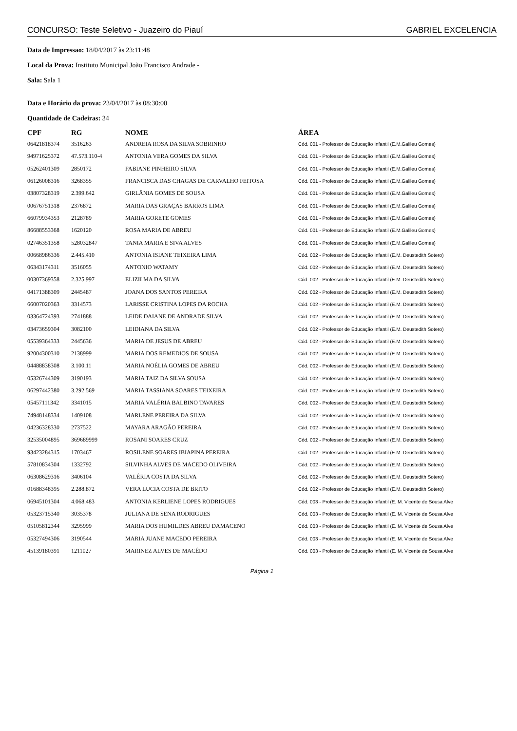CONCURSO: Teste Seletivo - Juazeiro do Piauí GABRIEL EXCELENCIA
Data de Impressao: 18/04/2017 às 23:11:48
Local da Prova: Instituto Municipal João Francisco Andrade -
Sala: Sala 1
Data e Horário da prova: 23/04/2017 às 08:30:00
Quantidade de Cadeiras: 34
| CPF | RG | NOME | ÁREA |
| --- | --- | --- | --- |
| 06421818374 | 3516263 | ANDREIA ROSA DA SILVA SOBRINHO | Cód. 001 - Professor de Educação Infantil (E.M.Galileu Gomes) |
| 94971625372 | 47.573.110-4 | ANTONIA VERA GOMES DA SILVA | Cód. 001 - Professor de Educação Infantil (E.M.Galileu Gomes) |
| 05262401309 | 2850172 | FABIANE PINHEIRO SILVA | Cód. 001 - Professor de Educação Infantil (E.M.Galileu Gomes) |
| 06126008316 | 3268355 | FRANCISCA DAS CHAGAS DE CARVALHO FEITOSA | Cód. 001 - Professor de Educação Infantil (E.M.Galileu Gomes) |
| 03807328319 | 2.399.642 | GIRLÂNIA GOMES DE SOUSA | Cód. 001 - Professor de Educação Infantil (E.M.Galileu Gomes) |
| 00676751318 | 2376872 | MARIA DAS GRAÇAS BARROS LIMA | Cód. 001 - Professor de Educação Infantil (E.M.Galileu Gomes) |
| 66079934353 | 2128789 | MARIA GORETE GOMES | Cód. 001 - Professor de Educação Infantil (E.M.Galileu Gomes) |
| 86688553368 | 1620120 | ROSA MARIA DE ABREU | Cód. 001 - Professor de Educação Infantil (E.M.Galileu Gomes) |
| 02746351358 | 528032847 | TANIA MARIA E SIVA ALVES | Cód. 001 - Professor de Educação Infantil (E.M.Galileu Gomes) |
| 00668986336 | 2.445.410 | ANTONIA ISIANE TEIXEIRA LIMA | Cód. 002 - Professor de Educação Infantil (E.M. Deustedith Sotero) |
| 06343174311 | 3516055 | ANTONIO WATAMY | Cód. 002 - Professor de Educação Infantil (E.M. Deustedith Sotero) |
| 00307369358 | 2.325.997 | ELIZILMA DA SILVA | Cód. 002 - Professor de Educação Infantil (E.M. Deustedith Sotero) |
| 04171388309 | 2445487 | JOANA DOS SANTOS PEREIRA | Cód. 002 - Professor de Educação Infantil (E.M. Deustedith Sotero) |
| 66007020363 | 3314573 | LARISSE CRISTINA LOPES DA ROCHA | Cód. 002 - Professor de Educação Infantil (E.M. Deustedith Sotero) |
| 03364724393 | 2741888 | LEIDE DAIANE DE ANDRADE SILVA | Cód. 002 - Professor de Educação Infantil (E.M. Deustedith Sotero) |
| 03473659304 | 3082100 | LEIDIANA DA SILVA | Cód. 002 - Professor de Educação Infantil (E.M. Deustedith Sotero) |
| 05539364333 | 2445636 | MARIA DE JESUS DE ABREU | Cód. 002 - Professor de Educação Infantil (E.M. Deustedith Sotero) |
| 92004300310 | 2138999 | MARIA DOS REMEDIOS DE SOUSA | Cód. 002 - Professor de Educação Infantil (E.M. Deustedith Sotero) |
| 04488838308 | 3.100.11 | MARIA NOÉLIA GOMES DE ABREU | Cód. 002 - Professor de Educação Infantil (E.M. Deustedith Sotero) |
| 05326744309 | 3190193 | MARIA TAIZ DA SILVA SOUSA | Cód. 002 - Professor de Educação Infantil (E.M. Deustedith Sotero) |
| 06297442380 | 3.292.569 | MARIA TASSIANA SOARES TEIXEIRA | Cód. 002 - Professor de Educação Infantil (E.M. Deustedith Sotero) |
| 05457111342 | 3341015 | MARIA VALÉRIA BALBINO TAVARES | Cód. 002 - Professor de Educação Infantil (E.M. Deustedith Sotero) |
| 74948148334 | 1409108 | MARLENE PEREIRA DA SILVA | Cód. 002 - Professor de Educação Infantil (E.M. Deustedith Sotero) |
| 04236328330 | 2737522 | MAYARA ARAGÃO PEREIRA | Cód. 002 - Professor de Educação Infantil (E.M. Deustedith Sotero) |
| 32535004895 | 369689999 | ROSANI SOARES CRUZ | Cód. 002 - Professor de Educação Infantil (E.M. Deustedith Sotero) |
| 93423284315 | 1703467 | ROSILENE SOARES IBIAPINA PEREIRA | Cód. 002 - Professor de Educação Infantil (E.M. Deustedith Sotero) |
| 57810834304 | 1332792 | SILVINHA ALVES DE MACEDO OLIVEIRA | Cód. 002 - Professor de Educação Infantil (E.M. Deustedith Sotero) |
| 06308629316 | 3406104 | VALÉRIA COSTA DA SILVA | Cód. 002 - Professor de Educação Infantil (E.M. Deustedith Sotero) |
| 01688348395 | 2.288.872 | VERA LUCIA COSTA DE BRITO | Cód. 002 - Professor de Educação Infantil (E.M. Deustedith Sotero) |
| 06945101304 | 4.068.483 | ANTONIA KERLIENE LOPES RODRIGUES | Cód. 003 - Professor de Educação Infantil (E. M. Vicente de Sousa Alve |
| 05323715340 | 3035378 | JULIANA DE SENA RODRIGUES | Cód. 003 - Professor de Educação Infantil (E. M. Vicente de Sousa Alve |
| 05105812344 | 3295999 | MARIA DOS HUMILDES ABREU DAMACENO | Cód. 003 - Professor de Educação Infantil (E. M. Vicente de Sousa Alve |
| 05327494306 | 3190544 | MARIA JUANE MACEDO PEREIRA | Cód. 003 - Professor de Educação Infantil (E. M. Vicente de Sousa Alve |
| 45139180391 | 1211027 | MARINEZ ALVES DE MACÊDO | Cód. 003 - Professor de Educação Infantil (E. M. Vicente de Sousa Alve |
Página 1